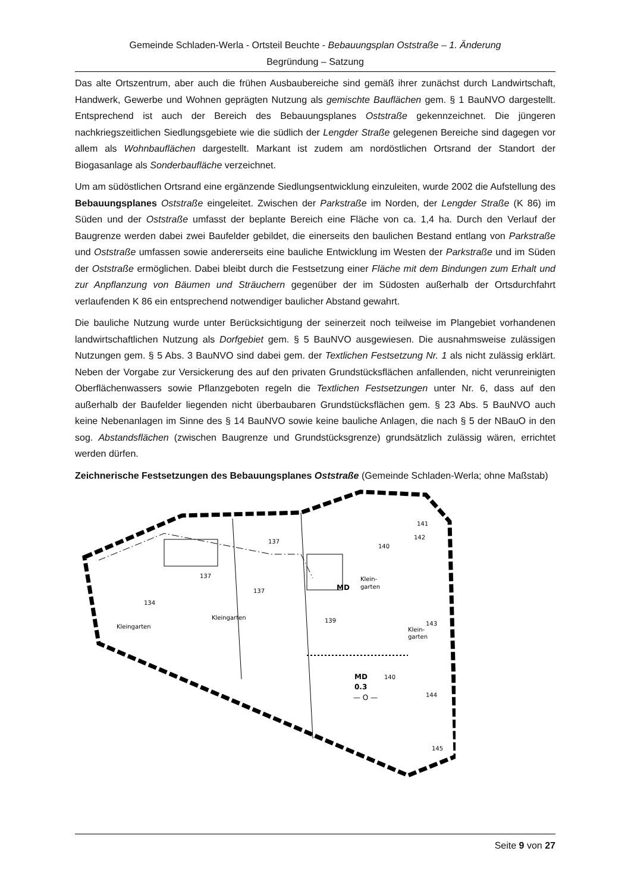Gemeinde Schladen-Werla - Ortsteil Beuchte - Bebauungsplan Oststraße – 1. Änderung
Begründung – Satzung
Das alte Ortszentrum, aber auch die frühen Ausbaubereiche sind gemäß ihrer zunächst durch Landwirtschaft, Handwerk, Gewerbe und Wohnen geprägten Nutzung als gemischte Bauflächen gem. § 1 BauNVO dargestellt. Entsprechend ist auch der Bereich des Bebauungsplanes Oststraße gekennzeichnet. Die jüngeren nachkriegszeitlichen Siedlungsgebiete wie die südlich der Lengder Straße gelegenen Bereiche sind dagegen vor allem als Wohnbauflächen dargestellt. Markant ist zudem am nordöstlichen Ortsrand der Standort der Biogasanlage als Sonderbaufläche verzeichnet.
Um am südöstlichen Ortsrand eine ergänzende Siedlungsentwicklung einzuleiten, wurde 2002 die Aufstellung des Bebauungsplanes Oststraße eingeleitet. Zwischen der Parkstraße im Norden, der Lengder Straße (K 86) im Süden und der Oststraße umfasst der beplante Bereich eine Fläche von ca. 1,4 ha. Durch den Verlauf der Baugrenze werden dabei zwei Baufelder gebildet, die einerseits den baulichen Bestand entlang von Parkstraße und Oststraße umfassen sowie andererseits eine bauliche Entwicklung im Westen der Parkstraße und im Süden der Oststraße ermöglichen. Dabei bleibt durch die Festsetzung einer Fläche mit dem Bindungen zum Erhalt und zur Anpflanzung von Bäumen und Sträuchern gegenüber der im Südosten außerhalb der Ortsdurchfahrt verlaufenden K 86 ein entsprechend notwendiger baulicher Abstand gewahrt.
Die bauliche Nutzung wurde unter Berücksichtigung der seinerzeit noch teilweise im Plangebiet vorhandenen landwirtschaftlichen Nutzung als Dorfgebiet gem. § 5 BauNVO ausgewiesen. Die ausnahmsweise zulässigen Nutzungen gem. § 5 Abs. 3 BauNVO sind dabei gem. der Textlichen Festsetzung Nr. 1 als nicht zulässig erklärt. Neben der Vorgabe zur Versickerung des auf den privaten Grundstücksflächen anfallenden, nicht verunreinigten Oberflächenwassers sowie Pflanzgeboten regeln die Textlichen Festsetzungen unter Nr. 6, dass auf den außerhalb der Baufelder liegenden nicht überbaubaren Grundstücksflächen gem. § 23 Abs. 5 BauNVO auch keine Nebenanlagen im Sinne des § 14 BauNVO sowie keine bauliche Anlagen, die nach § 5 der NBauO in den sog. Abstandsflächen (zwischen Baugrenze und Grundstücksgrenze) grundsätzlich zulässig wären, errichtet werden dürfen.
Zeichnerische Festsetzungen des Bebauungsplanes Oststraße (Gemeinde Schladen-Werla; ohne Maßstab)
Kleingarten
Kleingarten
Klein-
garten
Klein-
garten
MD
MD
0.3
— O —
134
137
137
137
139
140
140
141
142
143
144
145
Seite 9 von 27